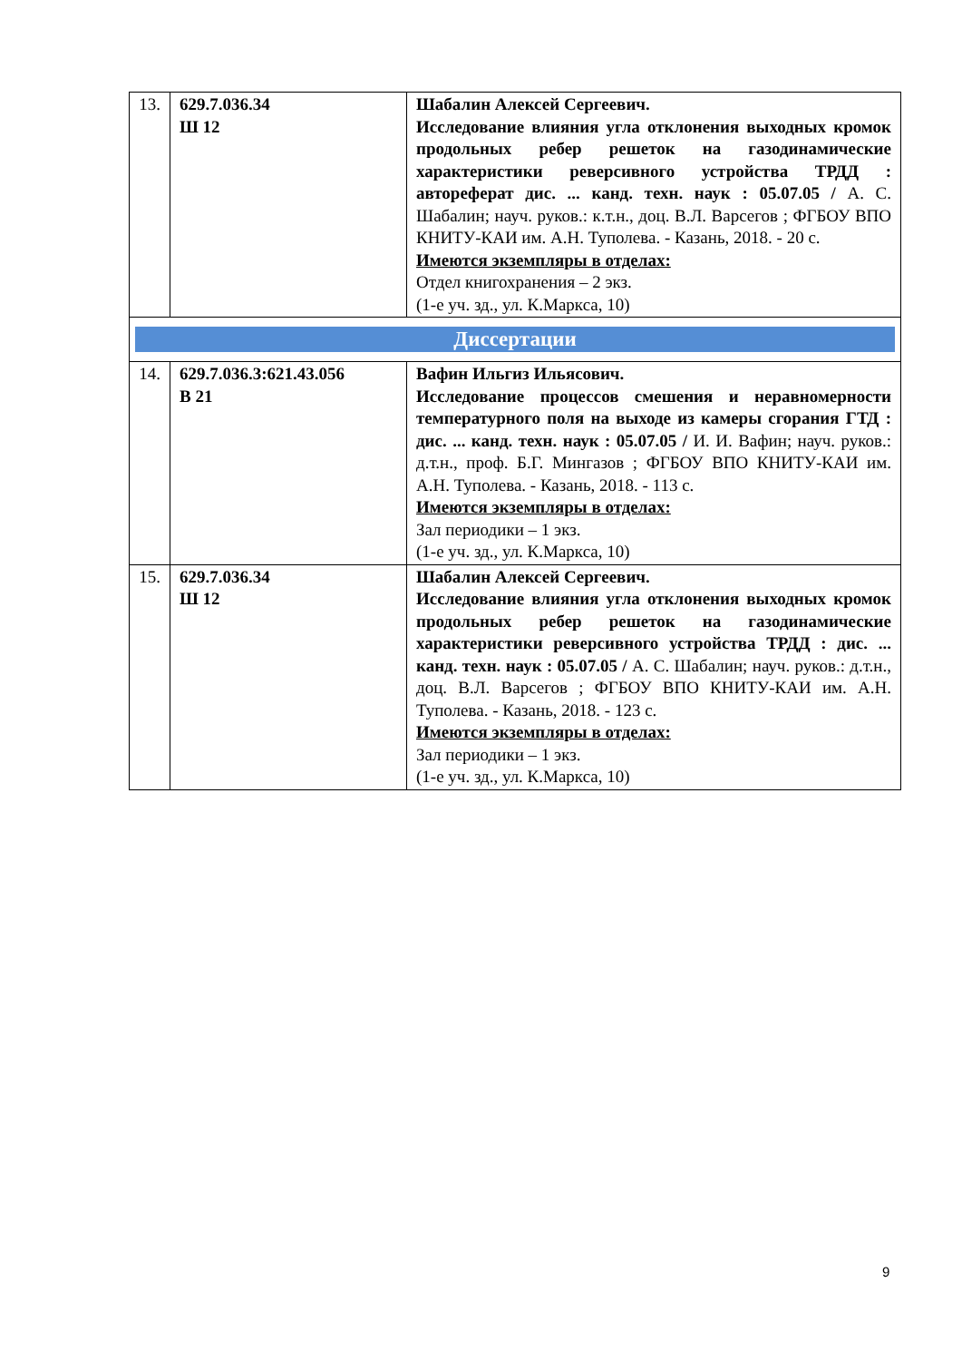| 13. | 629.7.036.34 Ш 12 | Шабалин Алексей Сергеевич. Исследование влияния угла отклонения выходных кромок продольных ребер решеток на газодинамические характеристики реверсивного устройства ТРДД : автореферат дис. ... канд. техн. наук : 05.07.05 / А. С. Шабалин; науч. руков.: к.т.н., доц. В.Л. Варсегов ; ФГБОУ ВПО КНИТУ-КАИ им. А.Н. Туполева. - Казань, 2018. - 20 с. Имеются экземпляры в отделах: Отдел книгохранения – 2 экз. (1-е уч. зд., ул. К.Маркса, 10) |
| Диссертации | | |
| 14. | 629.7.036.3:621.43.056 В 21 | Вафин Ильгиз Ильясович. Исследование процессов смешения и неравномерности температурного поля на выходе из камеры сгорания ГТД : дис. ... канд. техн. наук : 05.07.05 / И. И. Вафин; науч. руков.: д.т.н., проф. Б.Г. Мингазов ; ФГБОУ ВПО КНИТУ-КАИ им. А.Н. Туполева. - Казань, 2018. - 113 с. Имеются экземпляры в отделах: Зал периодики – 1 экз. (1-е уч. зд., ул. К.Маркса, 10) |
| 15. | 629.7.036.34 Ш 12 | Шабалин Алексей Сергеевич. Исследование влияния угла отклонения выходных кромок продольных ребер решеток на газодинамические характеристики реверсивного устройства ТРДД : дис. ... канд. техн. наук : 05.07.05 / А. С. Шабалин; науч. руков.: д.т.н., доц. В.Л. Варсегов ; ФГБОУ ВПО КНИТУ-КАИ им. А.Н. Туполева. - Казань, 2018. - 123 с. Имеются экземпляры в отделах: Зал периодики – 1 экз. (1-е уч. зд., ул. К.Маркса, 10) |
9